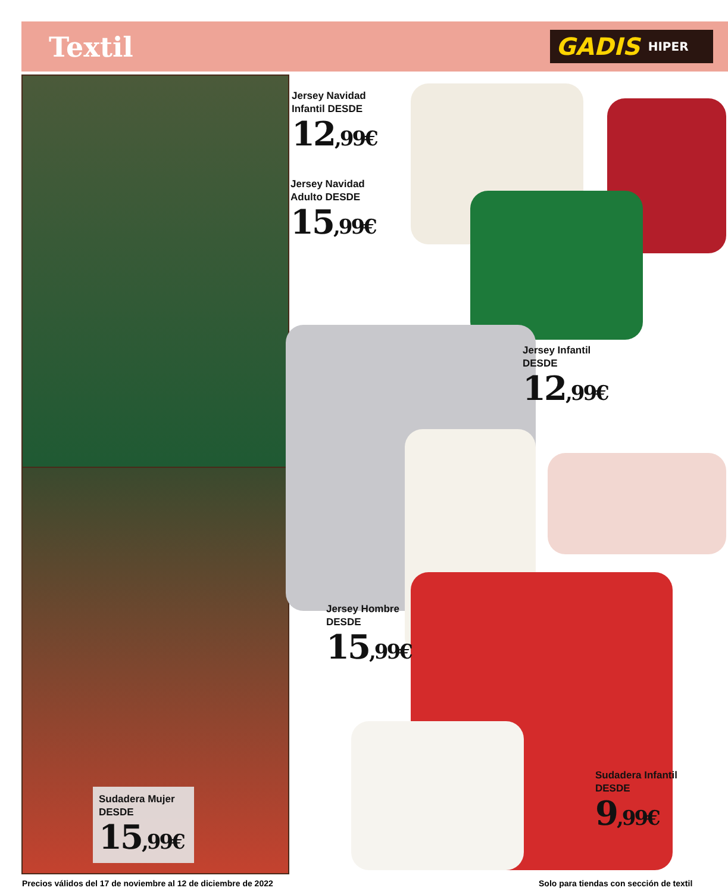Textil GADIS HIPER
Jersey Navidad
Infantil DESDE
12,99€
Jersey Navidad
Adulto DESDE
15,99€
Jersey Infantil
DESDE
12,99€
Jersey Hombre
DESDE
15,99€
Sudadera Infantil
DESDE
9,99€
Sudadera Mujer
DESDE
15,99€
Precios válidos del 17 de noviembre al 12 de diciembre de 2022
Solo para tiendas con sección de textil